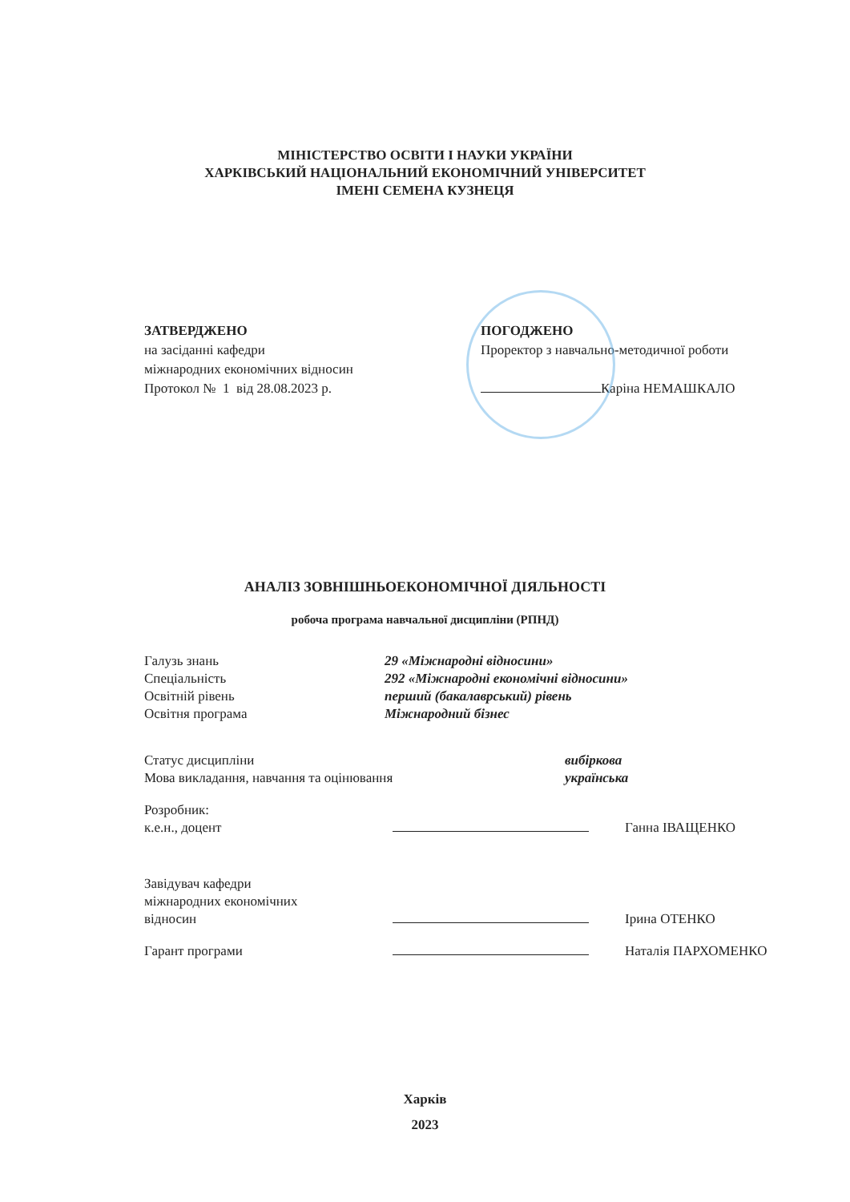МІНІСТЕРСТВО ОСВІТИ І НАУКИ УКРАЇНИ
ХАРКІВСЬКИЙ НАЦІОНАЛЬНИЙ ЕКОНОМІЧНИЙ УНІВЕРСИТЕТ
ІМЕНІ СЕМЕНА КУЗНЕЦЯ
ЗАТВЕРДЖЕНО
на засіданні кафедри
міжнародних економічних відносин
Протокол № 1 від 28.08.2023 р.
ПОГОДЖЕНО
Проректор з навчально-методичної роботи
Каріна НЕМАШКАЛО
АНАЛІЗ ЗОВНІШНЬОЕКОНОМІЧНОЇ ДІЯЛЬНОСТІ
робоча програма навчальної дисципліни (РПНД)
| Галузь знань | 29 «Міжнародні відносини» |
| Спеціальність | 292 «Міжнародні економічні відносини» |
| Освітній рівень | перший (бакалаврський) рівень |
| Освітня програма | Міжнародний бізнес |
| Статус дисципліни | вибіркова |
| Мова викладання, навчання та оцінювання | українська |
| Розробник: к.е.н., доцент | | Ганна ІВАЩЕНКО |
| Завідувач кафедри міжнародних економічних відносин | | Ірина ОТЕНКО |
| Гарант програми | | Наталія ПАРХОМЕНКО |
Харків
2023